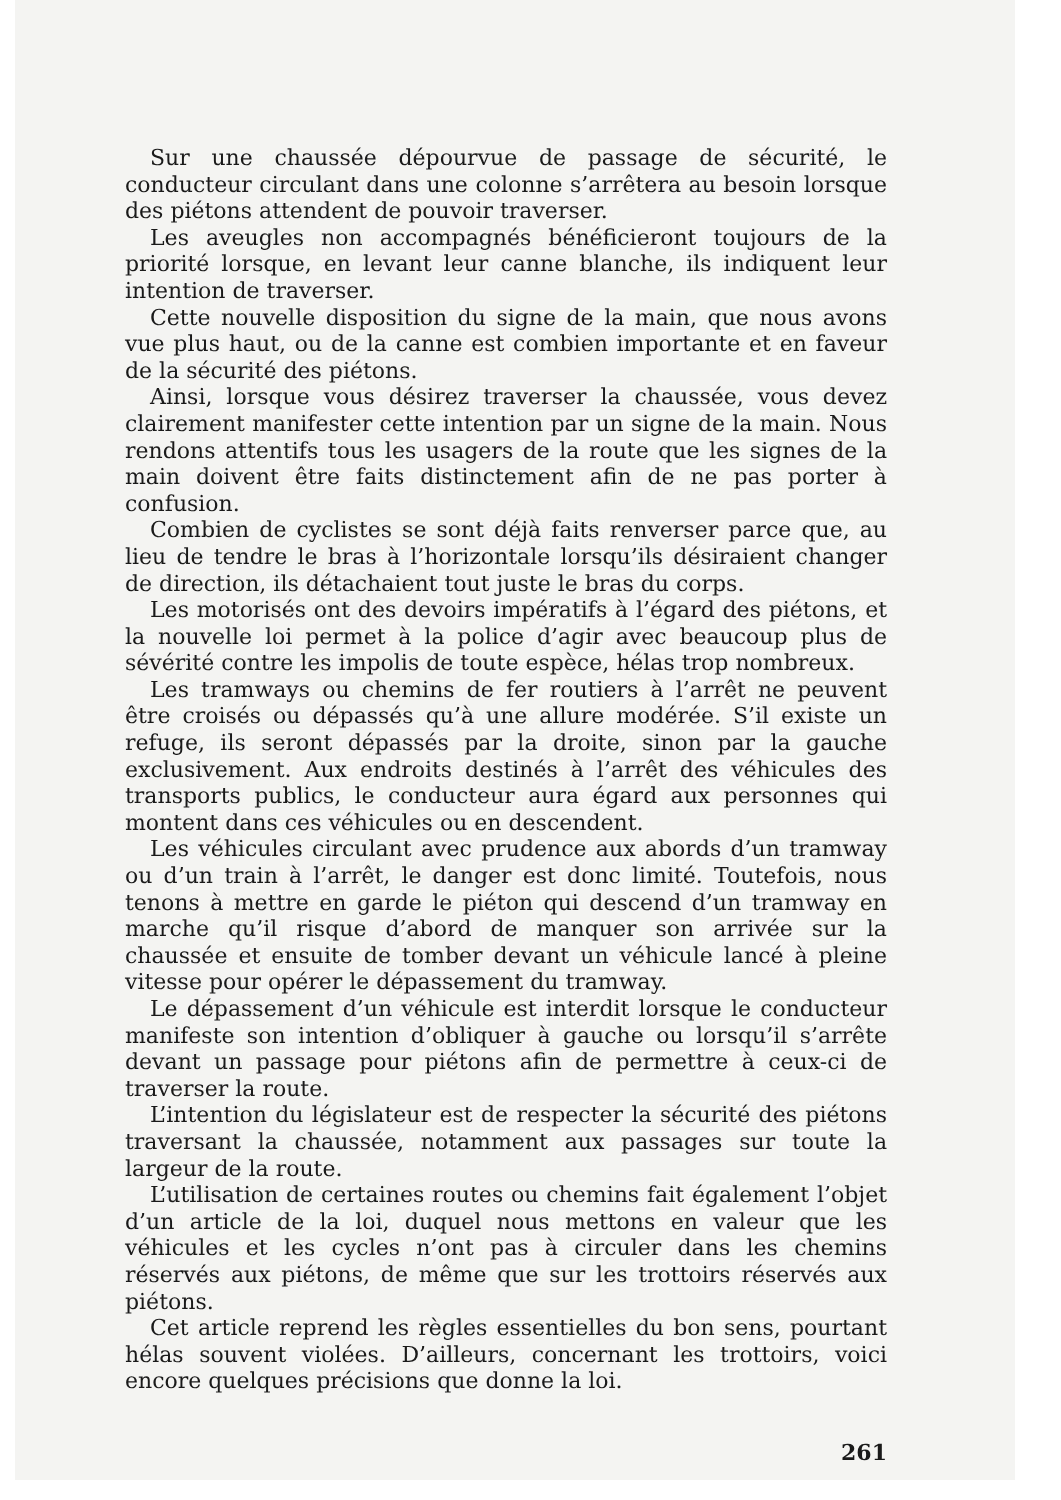Sur une chaussée dépourvue de passage de sécurité, le conducteur circulant dans une colonne s’arrêtera au besoin lorsque des piétons attendent de pouvoir traverser.
Les aveugles non accompagnés bénéficieront toujours de la priorité lorsque, en levant leur canne blanche, ils indiquent leur intention de traverser.
Cette nouvelle disposition du signe de la main, que nous avons vue plus haut, ou de la canne est combien importante et en faveur de la sécurité des piétons.
Ainsi, lorsque vous désirez traverser la chaussée, vous devez clairement manifester cette intention par un signe de la main. Nous rendons attentifs tous les usagers de la route que les signes de la main doivent être faits distinctement afin de ne pas porter à confusion.
Combien de cyclistes se sont déjà faits renverser parce que, au lieu de tendre le bras à l’horizontale lorsqu’ils désiraient changer de direction, ils détachaient tout juste le bras du corps.
Les motorisés ont des devoirs impératifs à l’égard des piétons, et la nouvelle loi permet à la police d’agir avec beaucoup plus de sévérité contre les impolis de toute espèce, hélas trop nombreux.
Les tramways ou chemins de fer routiers à l’arrêt ne peuvent être croisés ou dépassés qu’à une allure modérée. S’il existe un refuge, ils seront dépassés par la droite, sinon par la gauche exclusivement. Aux endroits destinés à l’arrêt des véhicules des transports publics, le conducteur aura égard aux personnes qui montent dans ces véhicules ou en descendent.
Les véhicules circulant avec prudence aux abords d’un tramway ou d’un train à l’arrêt, le danger est donc limité. Toutefois, nous tenons à mettre en garde le piéton qui descend d’un tramway en marche qu’il risque d’abord de manquer son arrivée sur la chaussée et ensuite de tomber devant un véhicule lancé à pleine vitesse pour opérer le dépassement du tramway.
Le dépassement d’un véhicule est interdit lorsque le conducteur manifeste son intention d’obliquer à gauche ou lorsqu’il s’arrête devant un passage pour piétons afin de permettre à ceux-ci de traverser la route.
L’intention du législateur est de respecter la sécurité des piétons traversant la chaussée, notamment aux passages sur toute la largeur de la route.
L’utilisation de certaines routes ou chemins fait également l’objet d’un article de la loi, duquel nous mettons en valeur que les véhicules et les cycles n’ont pas à circuler dans les chemins réservés aux piétons, de même que sur les trottoirs réservés aux piétons.
Cet article reprend les règles essentielles du bon sens, pourtant hélas souvent violées. D’ailleurs, concernant les trottoirs, voici encore quelques précisions que donne la loi.
261